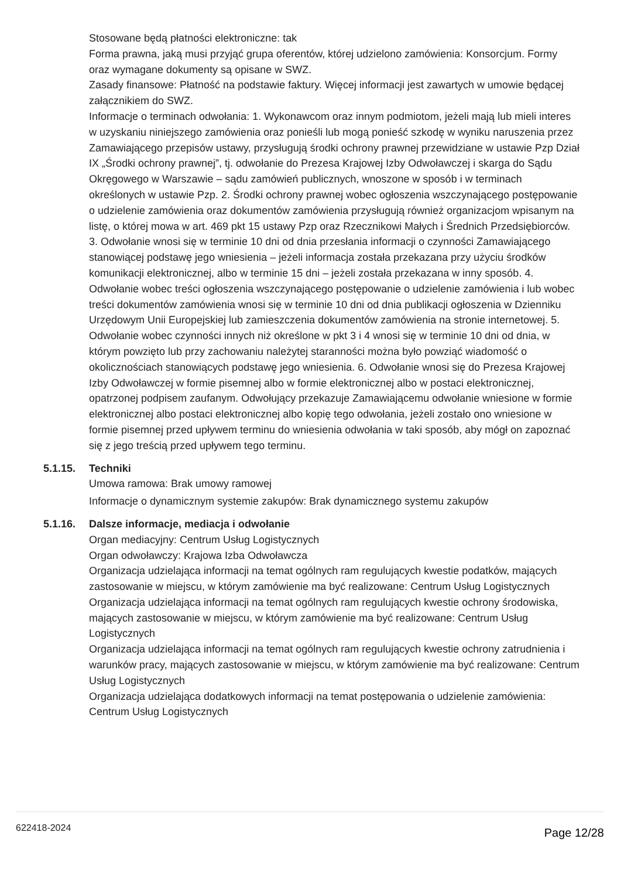Stosowane będą płatności elektroniczne: tak
Forma prawna, jaką musi przyjąć grupa oferentów, której udzielono zamówienia: Konsorcjum. Formy oraz wymagane dokumenty są opisane w SWZ.
Zasady finansowe: Płatność na podstawie faktury. Więcej informacji jest zawartych w umowie będącej załącznikiem do SWZ.
Informacje o terminach odwołania: 1. Wykonawcom oraz innym podmiotom, jeżeli mają lub mieli interes w uzyskaniu niniejszego zamówienia oraz ponieśli lub mogą ponieść szkodę w wyniku naruszenia przez Zamawiającego przepisów ustawy, przysługują środki ochrony prawnej przewidziane w ustawie Pzp Dział IX „Środki ochrony prawnej”, tj. odwołanie do Prezesa Krajowej Izby Odwoławczej i skarga do Sądu Okręgowego w Warszawie – sądu zamówień publicznych, wnoszone w sposób i w terminach określonych w ustawie Pzp. 2. Środki ochrony prawnej wobec ogłoszenia wszczynającego postępowanie o udzielenie zamówienia oraz dokumentów zamówienia przysługują również organizacjom wpisanym na listę, o której mowa w art. 469 pkt 15 ustawy Pzp oraz Rzecznikowi Małych i Średnich Przedsiębiorców. 3. Odwołanie wnosi się w terminie 10 dni od dnia przesłania informacji o czynności Zamawiającego stanowiącej podstawę jego wniesienia – jeżeli informacja została przekazana przy użyciu środków komunikacji elektronicznej, albo w terminie 15 dni – jeżeli została przekazana w inny sposób. 4. Odwołanie wobec treści ogłoszenia wszczynającego postępowanie o udzielenie zamówienia i lub wobec treści dokumentów zamówienia wnosi się w terminie 10 dni od dnia publikacji ogłoszenia w Dzienniku Urzędowym Unii Europejskiej lub zamieszczenia dokumentów zamówienia na stronie internetowej. 5. Odwołanie wobec czynności innych niż określone w pkt 3 i 4 wnosi się w terminie 10 dni od dnia, w którym powzięto lub przy zachowaniu należytej staranności można było powziąć wiadomość o okolicznościach stanowiących podstawę jego wniesienia. 6. Odwołanie wnosi się do Prezesa Krajowej Izby Odwoławczej w formie pisemnej albo w formie elektronicznej albo w postaci elektronicznej, opatrzonej podpisem zaufanym. Odwołujący przekazuje Zamawiającemu odwołanie wniesione w formie elektronicznej albo postaci elektronicznej albo kopię tego odwołania, jeżeli zostało ono wniesione w formie pisemnej przed upływem terminu do wniesienia odwołania w taki sposób, aby mógł on zapoznać się z jego treścią przed upływem tego terminu.
5.1.15. Techniki
Umowa ramowa: Brak umowy ramowej
Informacje o dynamicznym systemie zakupów: Brak dynamicznego systemu zakupów
5.1.16. Dalsze informacje, mediacja i odwołanie
Organ mediacyjny: Centrum Usług Logistycznych
Organ odwoławczy: Krajowa Izba Odwoławcza
Organizacja udzielająca informacji na temat ogólnych ram regulujących kwestie podatków, mających zastosowanie w miejscu, w którym zamówienie ma być realizowane: Centrum Usług Logistycznych
Organizacja udzielająca informacji na temat ogólnych ram regulujących kwestie ochrony środowiska, mających zastosowanie w miejscu, w którym zamówienie ma być realizowane: Centrum Usług Logistycznych
Organizacja udzielająca informacji na temat ogólnych ram regulujących kwestie ochrony zatrudnienia i warunków pracy, mających zastosowanie w miejscu, w którym zamówienie ma być realizowane: Centrum Usług Logistycznych
Organizacja udzielająca dodatkowych informacji na temat postępowania o udzielenie zamówienia: Centrum Usług Logistycznych
622418-2024 Page 12/28